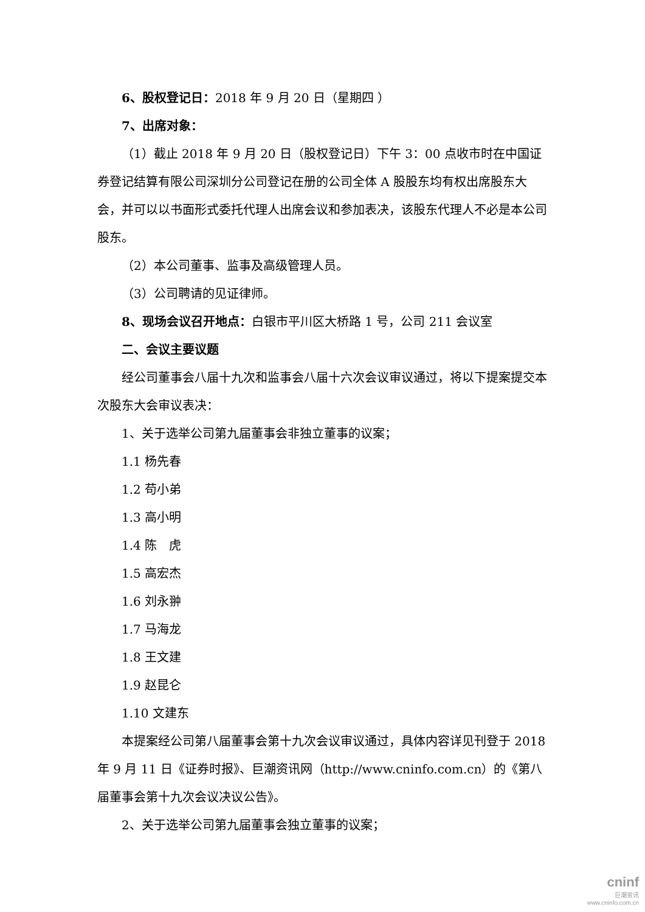6、股权登记日：2018 年 9 月 20 日（星期四 ）
7、出席对象：
（1）截止 2018 年 9 月 20 日（股权登记日）下午 3：00 点收市时在中国证券登记结算有限公司深圳分公司登记在册的公司全体 A 股股东均有权出席股东大会，并可以以书面形式委托代理人出席会议和参加表决，该股东代理人不必是本公司股东。
（2）本公司董事、监事及高级管理人员。
（3）公司聘请的见证律师。
8、现场会议召开地点：白银市平川区大桥路 1 号，公司 211 会议室
二、会议主要议题
经公司董事会八届十九次和监事会八届十六次会议审议通过，将以下提案提交本次股东大会审议表决：
1、关于选举公司第九届董事会非独立董事的议案；
1.1 杨先春
1.2 苟小弟
1.3 高小明
1.4 陈　虎
1.5 高宏杰
1.6 刘永翀
1.7 马海龙
1.8 王文建
1.9 赵昆仑
1.10 文建东
本提案经公司第八届董事会第十九次会议审议通过，具体内容详见刊登于 2018 年 9 月 11 日《证券时报》、巨潮资讯网（http://www.cninfo.com.cn）的《第八届董事会第十九次会议决议公告》。
2、关于选举公司第九届董事会独立董事的议案；
cninf
巨潮资讯
www.cninfo.com.cn